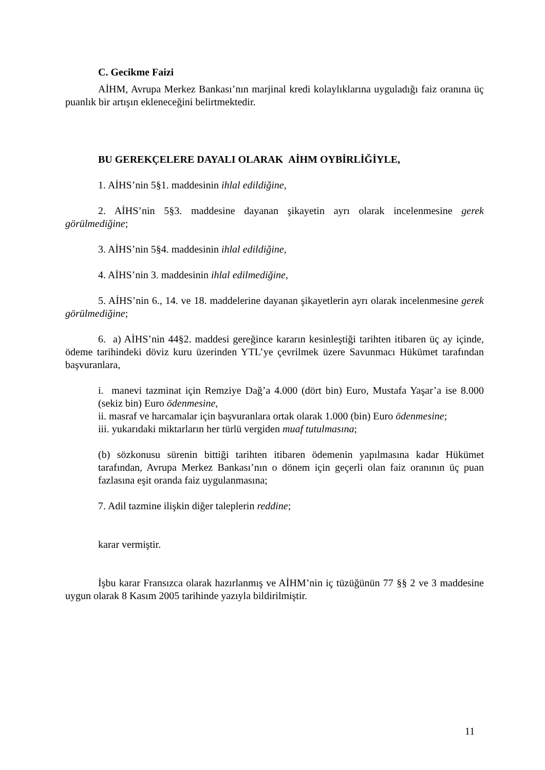C. Gecikme Faizi
AİHM, Avrupa Merkez Bankası’nın marjinal kredi kolaylıklarına uyguladığı faiz oranına üç puanlık bir artışın ekleneceğini belirtmektedir.
BU GEREKÇELERE DAYALI OLARAK AİHM OYBİRLİĞİYLE,
1. AİHS’nin 5§1. maddesinin ihlal edildiğine,
2. AİHS’nin 5§3. maddesine dayanan şikayetin ayrı olarak incelenmesine gerek görülmediğine;
3. AİHS’nin 5§4. maddesinin ihlal edildiğine,
4. AİHS’nin 3. maddesinin ihlal edilmediğine,
5. AİHS’nin 6., 14. ve 18. maddelerine dayanan şikayetlerin ayrı olarak incelenmesine gerek görülmediğine;
6. a) AİHS’nin 44§2. maddesi gereğince kararın kesinleştiği tarihten itibaren üç ay içinde, ödeme tarihindeki döviz kuru üzerinden YTL’ye çevrilmek üzere Savunmacı Hükümet tarafından başvuranlara,
i. manevi tazminat için Remziye Dağ’a 4.000 (dört bin) Euro, Mustafa Yaşar’a ise 8.000 (sekiz bin) Euro ödenmesine,
ii. masraf ve harcamalar için başvuranlara ortak olarak 1.000 (bin) Euro ödenmesine;
iii. yukarıdaki miktarların her türlü vergiden muaf tutulmasına;
(b) sözkonusu sürenin bittiği tarihten itibaren ödemenin yapılmasına kadar Hükümet tarafından, Avrupa Merkez Bankası’nın o dönem için geçerli olan faiz oranının üç puan fazlasına eşit oranda faiz uygulanmasına;
7. Adil tazmine ilişkin diğer taleplerin reddine;
karar vermiştir.
İşbu karar Fransızca olarak hazırlanmış ve AİHM’nin iç tüzüğünün 77 §§ 2 ve 3 maddesine uygun olarak 8 Kasım 2005 tarihinde yazıyla bildirilmiştir.
11